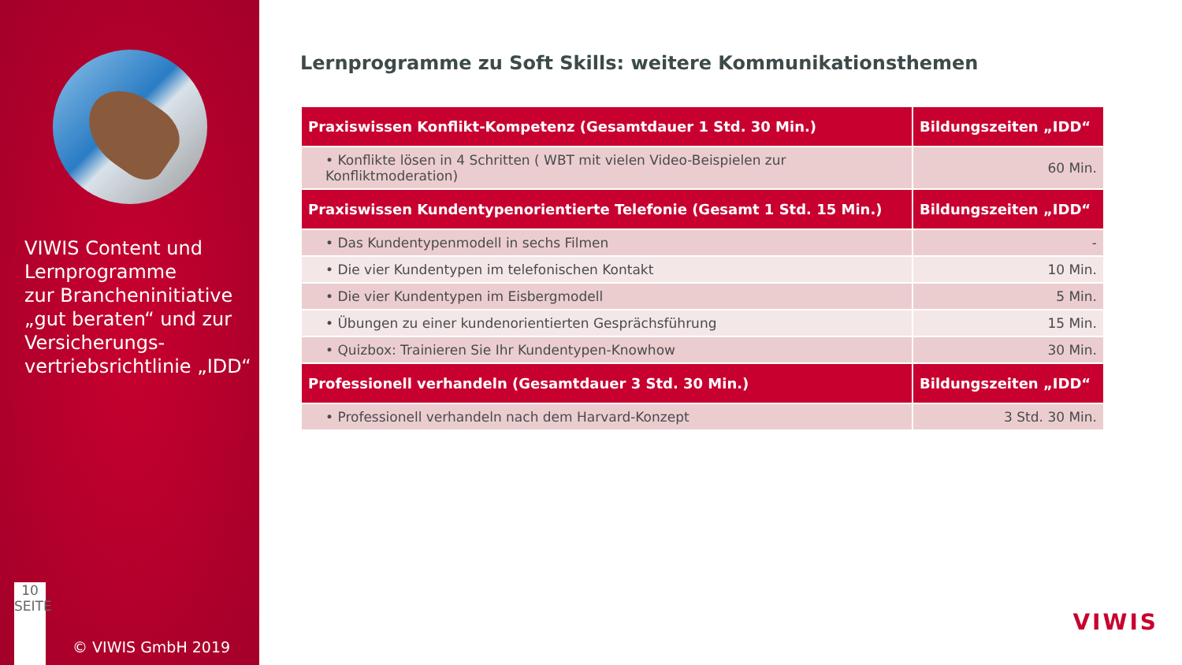VIWIS Content und Lernprogramme
zur Brancheninitiative „gut beraten“ und zur Versicherungs-vertriebsrichtlinie „IDD“
10
SEITE
© VIWIS GmbH 2019
Lernprogramme zu Soft Skills: weitere Kommunikationsthemen
| Praxiswissen Konflikt-Kompetenz (Gesamtdauer 1 Std. 30 Min.) | Bildungszeiten „IDD“ |
| --- | --- |
| • Konflikte lösen in 4 Schritten ( WBT mit vielen Video-Beispielen zur Konfliktmoderation) | 60 Min. |
| Praxiswissen Kundentypenorientierte Telefonie (Gesamt 1 Std. 15 Min.) | Bildungszeiten „IDD“ |
| • Das Kundentypenmodell in sechs Filmen | - |
| • Die vier Kundentypen im telefonischen Kontakt | 10 Min. |
| • Die vier Kundentypen im Eisbergmodell | 5 Min. |
| • Übungen zu einer kundenorientierten Gesprächsführung | 15 Min. |
| • Quizbox: Trainieren Sie Ihr Kundentypen-Knowhow | 30 Min. |
| Professionell verhandeln (Gesamtdauer 3 Std. 30 Min.) | Bildungszeiten „IDD“ |
| • Professionell verhandeln nach dem Harvard-Konzept | 3 Std. 30 Min. |
VIWIS